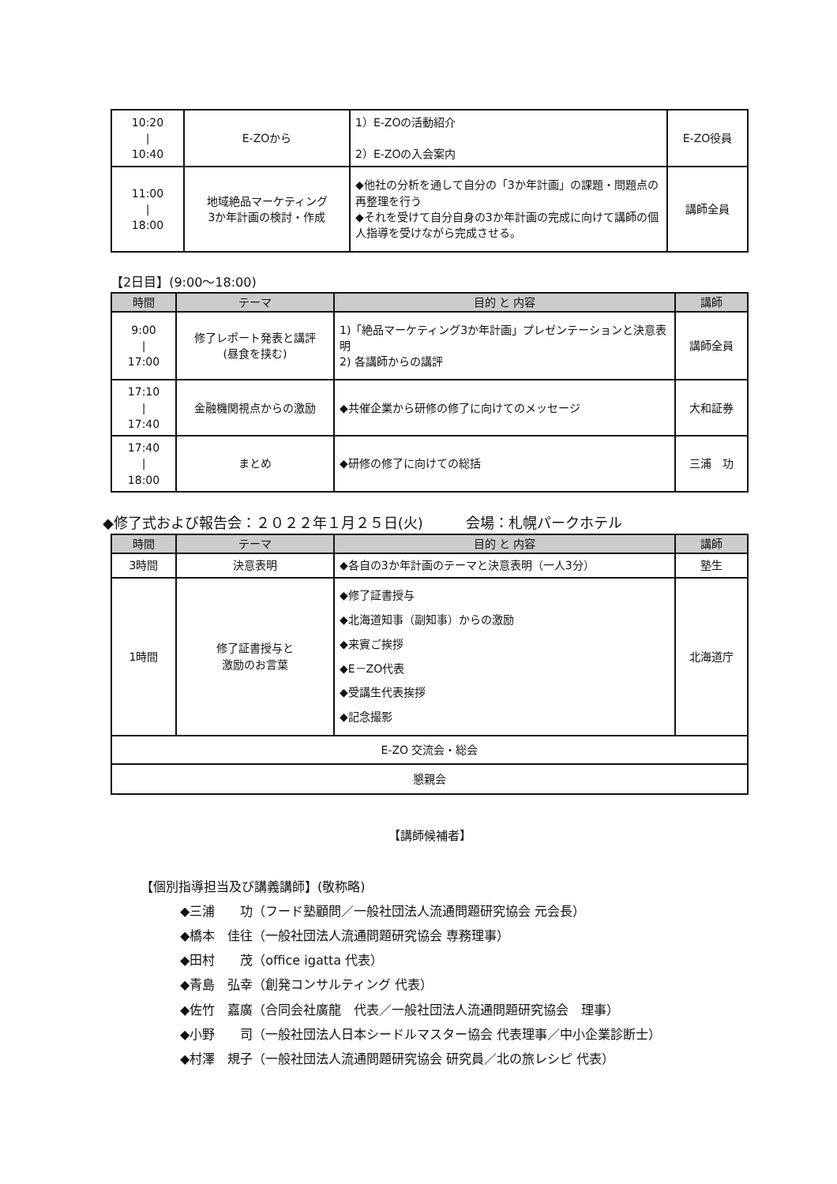| 10:20 / 10:40 | E-ZOから | 1）E-ZOの活動紹介 2）E-ZOの入会案内 | E-ZO役員 |
| 11:00 / 18:00 | 地域絶品マーケティング 3か年計画の検討・作成 | ◆他社の分析を通して自分の「3か年計画」の課題・問題点の再整理を行う ◆それを受けて自分自身の3か年計画の完成に向けて講師の個人指導を受けながら完成させる。 | 講師全員 |
【2日目】(9:00～18:00)
| 時間 | テーマ | 目的 と 内容 | 講師 |
| --- | --- | --- | --- |
| 9:00 / 17:00 | 修了レポート発表と講評 (昼食を挟む) | 1)「絶品マーケティング3か年計画」プレゼンテーションと決意表明 2) 各講師からの講評 | 講師全員 |
| 17:10 / 17:40 | 金融機関視点からの激励 | ◆共催企業から研修の修了に向けてのメッセージ | 大和証券 |
| 17:40 / 18:00 | まとめ | ◆研修の修了に向けての総括 | 三浦 功 |
◆修了式および報告会：２０２２年１月２５日(火)　　　会場：札幌パークホテル
| 時間 | テーマ | 目的 と 内容 | 講師 |
| --- | --- | --- | --- |
| 3時間 | 決意表明 | ◆各自の3か年計画のテーマと決意表明（一人3分） | 塾生 |
| 1時間 | 修了証書授与と 激励のお言葉 | ◆修了証書授与 ◆北海道知事（副知事）からの激励 ◆来賓ご挨拶 ◆E－ZO代表 ◆受講生代表挨拶 ◆記念撮影 | 北海道庁 |
| E-ZO 交流会・総会 | | | |
| 懇親会 | | | |
【講師候補者】
【個別指導担当及び講義講師】(敬称略)
◆三浦　　功（フード塾顧問／一般社団法人流通問題研究協会 元会長）
◆橋本　佳往（一般社団法人流通問題研究協会 専務理事）
◆田村　　茂（office igatta 代表）
◆青島　弘幸（創発コンサルティング 代表）
◆佐竹　嘉廣（合同会社廣龍　代表／一般社団法人流通問題研究協会　理事）
◆小野　　司（一般社団法人日本シードルマスター協会 代表理事／中小企業診断士）
◆村澤　規子（一般社団法人流通問題研究協会 研究員／北の旅レシピ 代表）